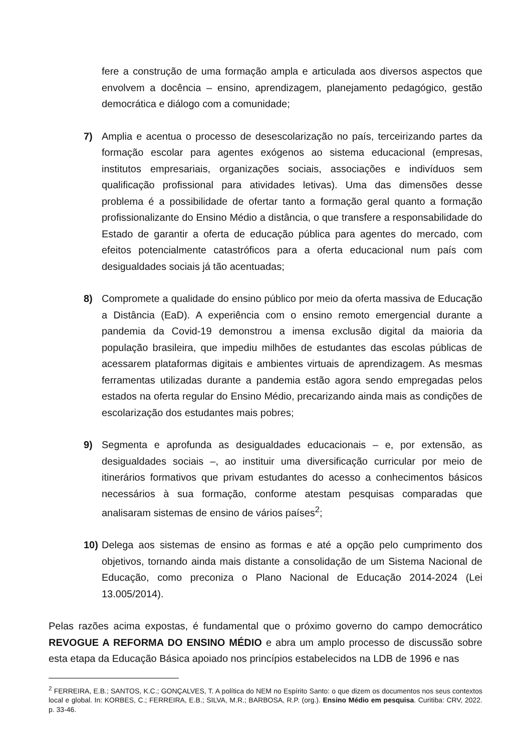fere a construção de uma formação ampla e articulada aos diversos aspectos que envolvem a docência – ensino, aprendizagem, planejamento pedagógico, gestão democrática e diálogo com a comunidade;
7) Amplia e acentua o processo de desescolarização no país, terceirizando partes da formação escolar para agentes exógenos ao sistema educacional (empresas, institutos empresariais, organizações sociais, associações e indivíduos sem qualificação profissional para atividades letivas). Uma das dimensões desse problema é a possibilidade de ofertar tanto a formação geral quanto a formação profissionalizante do Ensino Médio a distância, o que transfere a responsabilidade do Estado de garantir a oferta de educação pública para agentes do mercado, com efeitos potencialmente catastróficos para a oferta educacional num país com desigualdades sociais já tão acentuadas;
8) Compromete a qualidade do ensino público por meio da oferta massiva de Educação a Distância (EaD). A experiência com o ensino remoto emergencial durante a pandemia da Covid-19 demonstrou a imensa exclusão digital da maioria da população brasileira, que impediu milhões de estudantes das escolas públicas de acessarem plataformas digitais e ambientes virtuais de aprendizagem. As mesmas ferramentas utilizadas durante a pandemia estão agora sendo empregadas pelos estados na oferta regular do Ensino Médio, precarizando ainda mais as condições de escolarização dos estudantes mais pobres;
9) Segmenta e aprofunda as desigualdades educacionais – e, por extensão, as desigualdades sociais –, ao instituir uma diversificação curricular por meio de itinerários formativos que privam estudantes do acesso a conhecimentos básicos necessários à sua formação, conforme atestam pesquisas comparadas que analisaram sistemas de ensino de vários países<sup>2</sup>;
10) Delega aos sistemas de ensino as formas e até a opção pelo cumprimento dos objetivos, tornando ainda mais distante a consolidação de um Sistema Nacional de Educação, como preconiza o Plano Nacional de Educação 2014-2024 (Lei 13.005/2014).
Pelas razões acima expostas, é fundamental que o próximo governo do campo democrático REVOGUE A REFORMA DO ENSINO MÉDIO e abra um amplo processo de discussão sobre esta etapa da Educação Básica apoiado nos princípios estabelecidos na LDB de 1996 e nas
<sup>2</sup> FERREIRA, E.B.; SANTOS, K.C.; GONÇALVES, T. A política do NEM no Espírito Santo: o que dizem os documentos nos seus contextos local e global. In: KORBES, C.; FERREIRA, E.B.; SILVA, M.R.; BARBOSA, R.P. (org.). Ensino Médio em pesquisa. Curitiba: CRV, 2022. p. 33-46.